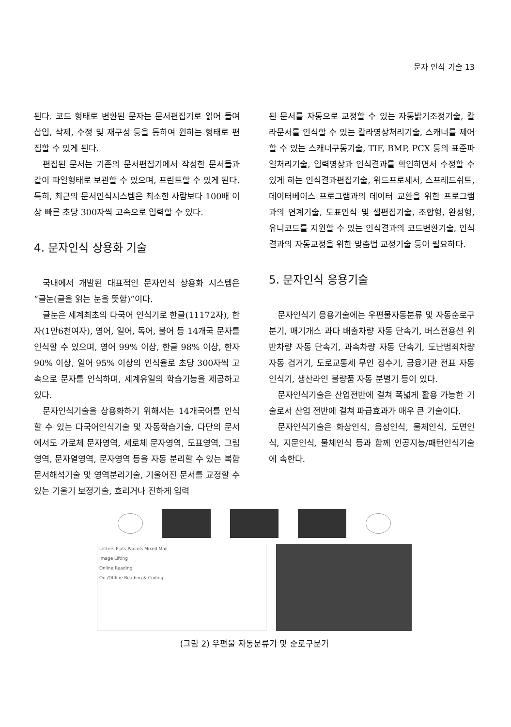문자 인식 기술 13
된다. 코드 형태로 변환된 문자는 문서편집기로 읽어 들여 삽입, 삭제, 수정 및 재구성 등을 통하여 원하는 형태로 편집할 수 있게 된다.
편집된 문서는 기존의 문서편집기에서 작성한 문서들과 같이 파일형태로 보관할 수 있으며, 프린트할 수 있게 된다. 특히, 최근의 문서인식시스템은 최소한 사람보다 100배 이상 빠른 초당 300자씩 고속으로 입력할 수 있다.
4. 문자인식 상용화 기술
국내에서 개발된 대표적인 문자인식 상용화 시스템은 “글눈(글을 읽는 눈을 뜻함)”이다.
글눈은 세계최초의 다국어 인식기로 한글(11172자), 한자(1만6천여자), 영어, 일어, 독어, 불어 등 14개국 문자를 인식할 수 있으며, 영어 99% 이상, 한글 98% 이상, 한자 90% 이상, 일어 95% 이상의 인식율로 초당 300자씩 고속으로 문자를 인식하며, 세계유일의 학습기능을 제공하고 있다.
문자인식기술을 상용화하기 위해서는 14개국어를 인식할 수 있는 다국어인식기술 및 자동학습기술, 다단의 문서에서도 가로체 문자영역, 세로체 문자영역, 도표영역, 그림영역, 문자열영역, 문자영역 등을 자동 분리할 수 있는 복합문서해석기술 및 영역분리기술, 기울어진 문서를 교정할 수 있는 기울기 보정기술, 흐리거나 진하게 입력
된 문서를 자동으로 교정할 수 있는 자동밝기조정기술, 칼라문서를 인식할 수 있는 칼라영상처리기술, 스캐너를 제어할 수 있는 스캐너구동기술, TIF, BMP, PCX 등의 표준파일처리기술, 입력영상과 인식결과를 확인하면서 수정할 수 있게 하는 인식결과편집기술, 워드프로세서, 스프레드쉬트, 데이터베이스 프로그램과의 데이터 교환을 위한 프로그램과의 연계기술, 도표인식 및 셀편집기술, 조합형, 완성형, 유니코드를 지원할 수 있는 인식결과의 코드변환기술, 인식결과의 자동교정을 위한 맞춤법 교정기술 등이 필요하다.
5. 문자인식 응용기술
문자인식기 응용기술에는 우편물자동분류 및 자동순로구분기, 매기개스 과다 배출차량 자동 단속기, 버스전용선 위반차량 자동 단속기, 과속차량 자동 단속기, 도난범죄차량 자동 검거기, 도로교통세 무인 징수기, 금융기관 전표 자동 인식기, 생산라인 불량품 자동 분별기 등이 있다.
문자인식기술은 산업전반에 걸쳐 폭넓게 활용 가능한 기술로서 산업 전반에 걸쳐 파급효과가 매우 큰 기술이다.
문자인식기술은 화상인식, 음성인식, 물체인식, 도면인식, 지문인식, 물체인식 등과 함께 인공지능/패턴인식기술에 속한다.
Letters Flats Parcels Mixed Mail
Image Lifting
Online Reading
On-/Offline Reading & Coding
(그림 2) 우편물 자동분류기 및 순로구분기